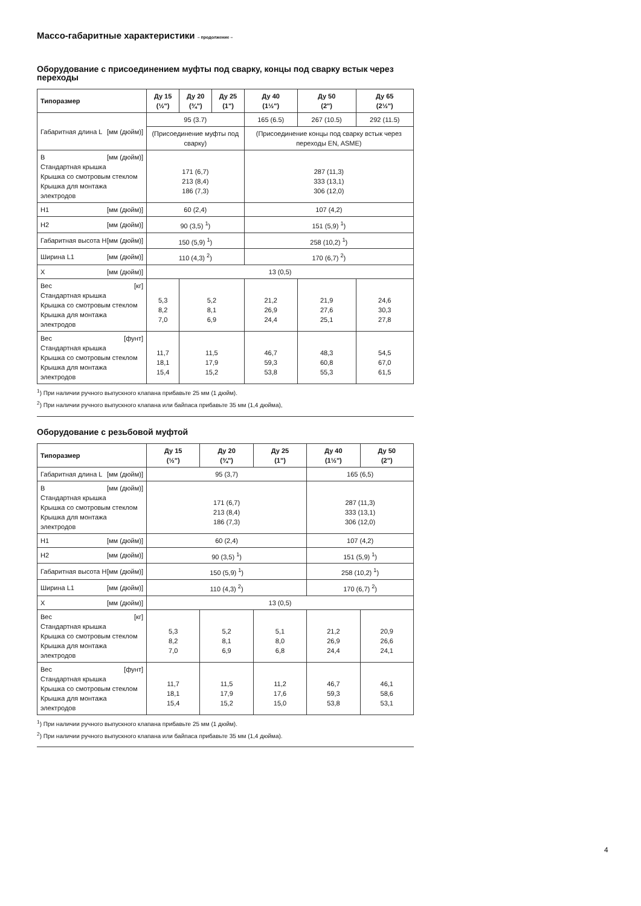Массо-габаритные характеристики – продолжение –
Оборудование с присоединением муфты под сварку, концы под сварку встык через переходы
| Типоразмер | Ду 15 (½") | Ду 20 (¾") | Ду 25 (1") | Ду 40 (1½") | Ду 50 (2") | Ду 65 (2½") |
| --- | --- | --- | --- | --- | --- | --- |
| Габаритная длина L [мм (дюйм)] | 95 (3.7) | | | 165 (6.5) | 267 (10.5) | 292 (11.5) |
| | (Присоединение муфты под сварку) | | | (Присоединение концы под сварку встык через переходы EN, ASME) | | |
| B [мм (дюйм)] Стандартная крышка Крышка со смотровым стеклом Крышка для монтажа электродов | 171 (6,7) 213 (8,4) 186 (7,3) | | | 287 (11,3) 333 (13,1) 306 (12,0) | | |
| H1 [мм (дюйм)] | 60 (2,4) | | | 107 (4,2) | | |
| H2 [мм (дюйм)] | 90 (3,5) <sup>1</sup>) | | | 151 (5,9) <sup>1</sup>) | | |
| Габаритная высота H [мм (дюйм)] | 150 (5,9) <sup>1</sup>) | | | 258 (10,2) <sup>1</sup>) | | |
| Ширина L1 [мм (дюйм)] | 110 (4,3) <sup>2</sup>) | | | 170 (6,7) <sup>2</sup>) | | |
| X [мм (дюйм)] | 13 (0,5) | | | | | |
| Вес [кг] Стандартная крышка Крышка со смотровым стеклом Крышка для монтажа электродов | 5,3 8,2 7,0 | 5,2 8,1 6,9 | | 21,2 26,9 24,4 | 21,9 27,6 25,1 | 24,6 30,3 27,8 |
| Вес [фунт] Стандартная крышка Крышка со смотровым стеклом Крышка для монтажа электродов | 11,7 18,1 15,4 | 11,5 17,9 15,2 | | 46,7 59,3 53,8 | 48,3 60,8 55,3 | 54,5 67,0 61,5 |
<sup>1</sup>) При наличии ручного выпускного клапана прибавьте 25 мм (1 дюйм).
<sup>2</sup>) При наличии ручного выпускного клапана или байпаса прибавьте 35 мм (1,4 дюйма),
Оборудование с резьбовой муфтой
| Типоразмер | Ду 15 (½") | Ду 20 (¾") | Ду 25 (1") | Ду 40 (1½") | Ду 50 (2") |
| --- | --- | --- | --- | --- | --- |
| Габаритная длина L [мм (дюйм)] | 95 (3,7) | | | 165 (6,5) | |
| B [мм (дюйм)] Стандартная крышка Крышка со смотровым стеклом Крышка для монтажа электродов | 171 (6,7) 213 (8,4) 186 (7,3) | | | 287 (11,3) 333 (13,1) 306 (12,0) | |
| H1 [мм (дюйм)] | 60 (2,4) | | | 107 (4,2) | |
| H2 [мм (дюйм)] | 90 (3,5) <sup>1</sup>) | | | 151 (5,9) <sup>1</sup>) | |
| Габаритная высота H [мм (дюйм)] | 150 (5,9) <sup>1</sup>) | | | 258 (10,2) <sup>1</sup>) | |
| Ширина L1 [мм (дюйм)] | 110 (4,3) <sup>2</sup>) | | | 170 (6,7) <sup>2</sup>) | |
| X [мм (дюйм)] | 13 (0,5) | | | | |
| Вес [кг] Стандартная крышка Крышка со смотровым стеклом Крышка для монтажа электродов | 5,3 8,2 7,0 | 5,2 8,1 6,9 | 5,1 8,0 6,8 | 21,2 26,9 24,4 | 20,9 26,6 24,1 |
| Вес [фунт] Стандартная крышка Крышка со смотровым стеклом Крышка для монтажа электродов | 11,7 18,1 15,4 | 11,5 17,9 15,2 | 11,2 17,6 15,0 | 46,7 59,3 53,8 | 46,1 58,6 53,1 |
<sup>1</sup>) При наличии ручного выпускного клапана прибавьте 25 мм (1 дюйм).
<sup>2</sup>) При наличии ручного выпускного клапана или байпаса прибавьте 35 мм (1,4 дюйма).
4